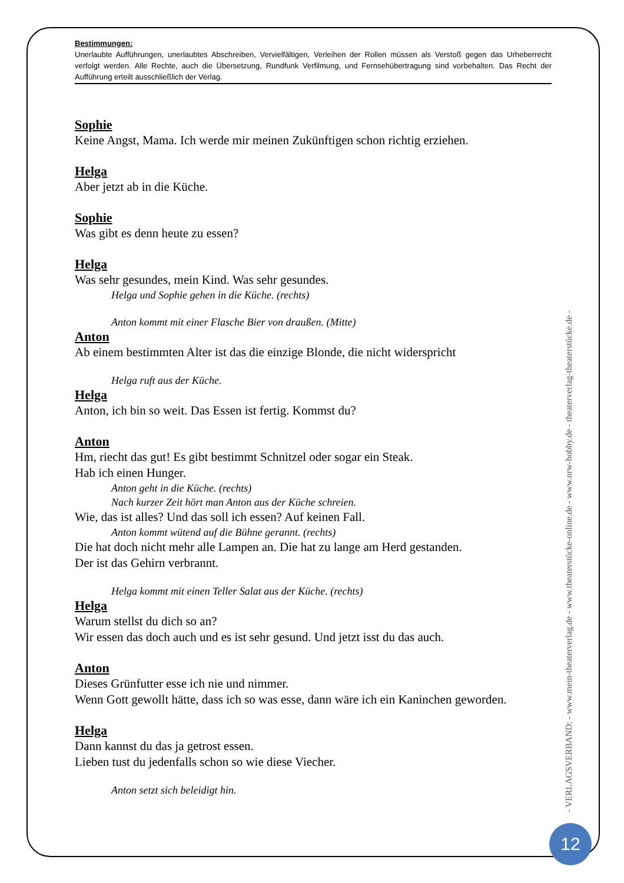Bestimmungen:
Unerlaubte Aufführungen, unerlaubtes Abschreiben, Vervielfältigen, Verleihen der Rollen müssen als Verstoß gegen das Urheberrecht verfolgt werden. Alle Rechte, auch die Übersetzung, Rundfunk Verfilmung, und Fernsehübertragung sind vorbehalten. Das Recht der Aufführung erteilt ausschließlich der Verlag.
Sophie
Keine Angst, Mama. Ich werde mir meinen Zukünftigen schon richtig erziehen.
Helga
Aber jetzt ab in die Küche.
Sophie
Was gibt es denn heute zu essen?
Helga
Was sehr gesundes, mein Kind. Was sehr gesundes.
Helga und Sophie gehen in die Küche. (rechts)
Anton kommt mit einer Flasche Bier von draußen. (Mitte)
Anton
Ab einem bestimmten Alter ist das die einzige Blonde, die nicht widerspricht
Helga ruft aus der Küche.
Helga
Anton, ich bin so weit. Das Essen ist fertig. Kommst du?
Anton
Hm, riecht das gut! Es gibt bestimmt Schnitzel oder sogar ein Steak.
Hab ich einen Hunger.
Anton geht in die Küche. (rechts)
Nach kurzer Zeit hört man Anton aus der Küche schreien.
Wie, das ist alles? Und das soll ich essen? Auf keinen Fall.
Anton kommt wütend auf die Bühne gerannt. (rechts)
Die hat doch nicht mehr alle Lampen an. Die hat zu lange am Herd gestanden.
Der ist das Gehirn verbrannt.
Helga kommt mit einen Teller Salat aus der Küche. (rechts)
Helga
Warum stellst du dich so an?
Wir essen das doch auch und es ist sehr gesund. Und jetzt isst du das auch.
Anton
Dieses Grünfutter esse ich nie und nimmer.
Wenn Gott gewollt hätte, dass ich so was esse, dann wäre ich ein Kaninchen geworden.
Helga
Dann kannst du das ja getrost essen.
Lieben tust du jedenfalls schon so wie diese Viecher.
Anton setzt sich beleidigt hin.
- VERLAGSVERBAND: - www.mein-theaterverlag.de - www.theaterstücke-online.de - www.nrw-hobby.de - theaterverlag-theaterstücke.de -
12